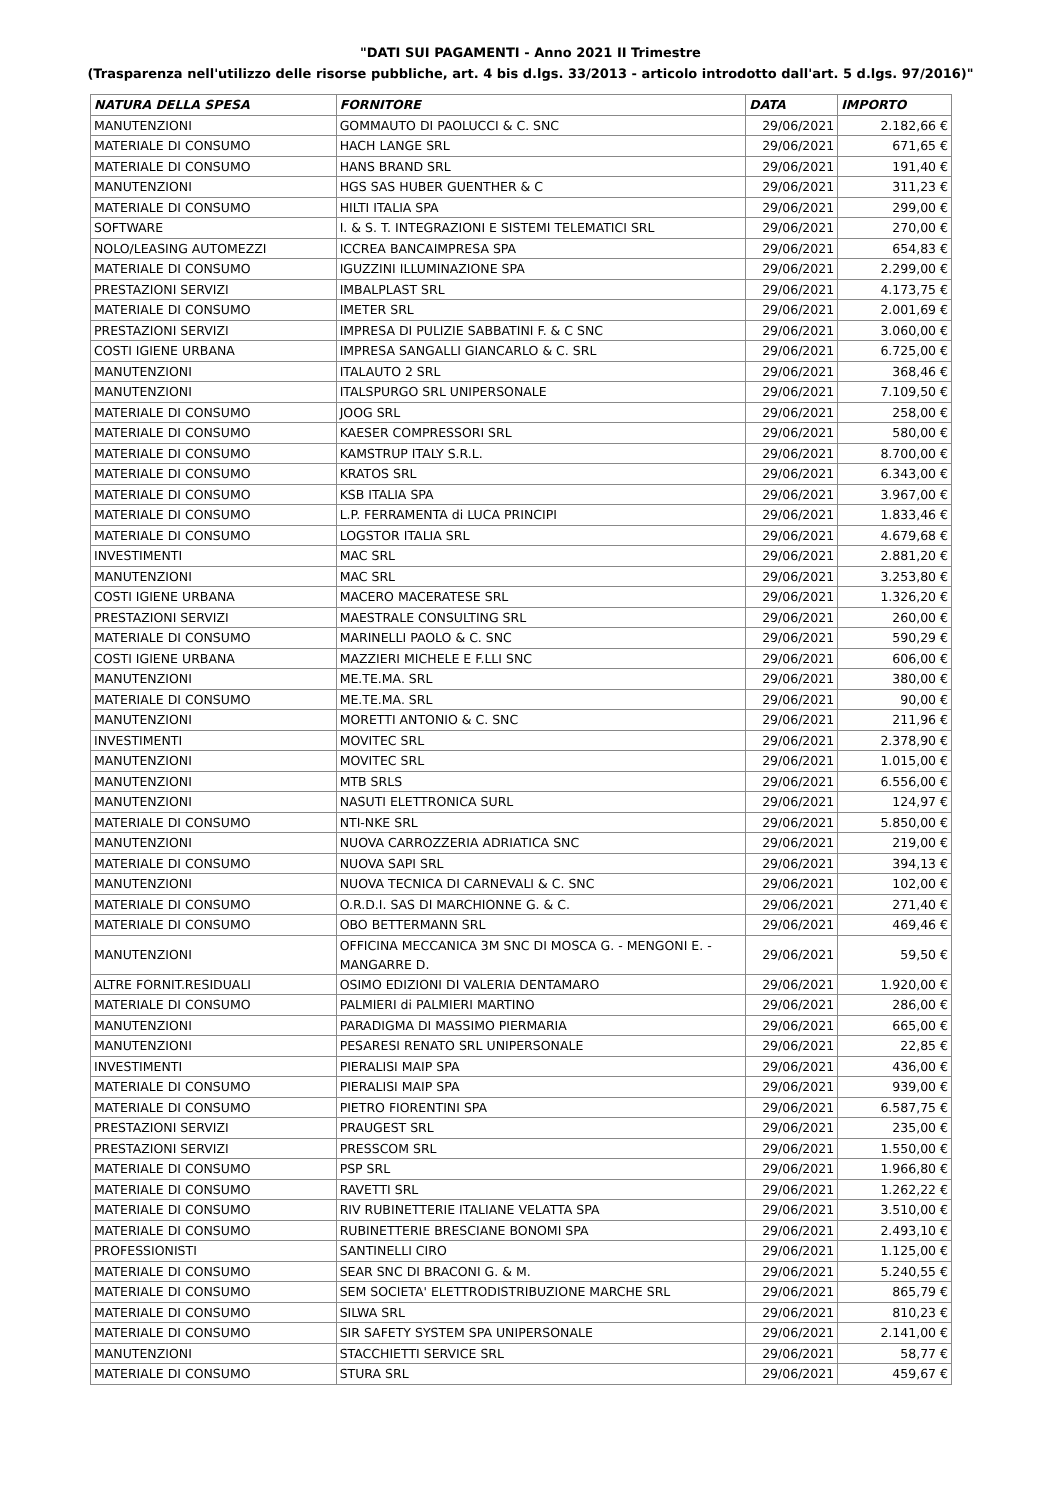"DATI SUI PAGAMENTI - Anno 2021 II Trimestre
(Trasparenza nell'utilizzo delle risorse pubbliche, art. 4 bis d.lgs. 33/2013 - articolo introdotto dall'art. 5 d.lgs. 97/2016)"
| NATURA DELLA SPESA | FORNITORE | DATA | IMPORTO |
| --- | --- | --- | --- |
| MANUTENZIONI | GOMMAUTO DI PAOLUCCI & C. SNC | 29/06/2021 | 2.182,66 € |
| MATERIALE DI CONSUMO | HACH LANGE SRL | 29/06/2021 | 671,65 € |
| MATERIALE DI CONSUMO | HANS BRAND SRL | 29/06/2021 | 191,40 € |
| MANUTENZIONI | HGS SAS HUBER GUENTHER & C | 29/06/2021 | 311,23 € |
| MATERIALE DI CONSUMO | HILTI ITALIA SPA | 29/06/2021 | 299,00 € |
| SOFTWARE | I. & S. T. INTEGRAZIONI E SISTEMI TELEMATICI SRL | 29/06/2021 | 270,00 € |
| NOLO/LEASING AUTOMEZZI | ICCREA BANCAIMPRESA SPA | 29/06/2021 | 654,83 € |
| MATERIALE DI CONSUMO | IGUZZINI ILLUMINAZIONE SPA | 29/06/2021 | 2.299,00 € |
| PRESTAZIONI SERVIZI | IMBALPLAST SRL | 29/06/2021 | 4.173,75 € |
| MATERIALE DI CONSUMO | IMETER SRL | 29/06/2021 | 2.001,69 € |
| PRESTAZIONI SERVIZI | IMPRESA DI PULIZIE SABBATINI F. & C SNC | 29/06/2021 | 3.060,00 € |
| COSTI IGIENE URBANA | IMPRESA SANGALLI GIANCARLO & C. SRL | 29/06/2021 | 6.725,00 € |
| MANUTENZIONI | ITALAUTO 2 SRL | 29/06/2021 | 368,46 € |
| MANUTENZIONI | ITALSPURGO SRL UNIPERSONALE | 29/06/2021 | 7.109,50 € |
| MATERIALE DI CONSUMO | JOOG SRL | 29/06/2021 | 258,00 € |
| MATERIALE DI CONSUMO | KAESER COMPRESSORI SRL | 29/06/2021 | 580,00 € |
| MATERIALE DI CONSUMO | KAMSTRUP ITALY S.R.L. | 29/06/2021 | 8.700,00 € |
| MATERIALE DI CONSUMO | KRATOS SRL | 29/06/2021 | 6.343,00 € |
| MATERIALE DI CONSUMO | KSB ITALIA SPA | 29/06/2021 | 3.967,00 € |
| MATERIALE DI CONSUMO | L.P. FERRAMENTA di LUCA PRINCIPI | 29/06/2021 | 1.833,46 € |
| MATERIALE DI CONSUMO | LOGSTOR ITALIA SRL | 29/06/2021 | 4.679,68 € |
| INVESTIMENTI | MAC SRL | 29/06/2021 | 2.881,20 € |
| MANUTENZIONI | MAC SRL | 29/06/2021 | 3.253,80 € |
| COSTI IGIENE URBANA | MACERO MACERATESE SRL | 29/06/2021 | 1.326,20 € |
| PRESTAZIONI SERVIZI | MAESTRALE CONSULTING SRL | 29/06/2021 | 260,00 € |
| MATERIALE DI CONSUMO | MARINELLI PAOLO & C. SNC | 29/06/2021 | 590,29 € |
| COSTI IGIENE URBANA | MAZZIERI MICHELE E F.LLI SNC | 29/06/2021 | 606,00 € |
| MANUTENZIONI | ME.TE.MA. SRL | 29/06/2021 | 380,00 € |
| MATERIALE DI CONSUMO | ME.TE.MA. SRL | 29/06/2021 | 90,00 € |
| MANUTENZIONI | MORETTI ANTONIO & C. SNC | 29/06/2021 | 211,96 € |
| INVESTIMENTI | MOVITEC SRL | 29/06/2021 | 2.378,90 € |
| MANUTENZIONI | MOVITEC SRL | 29/06/2021 | 1.015,00 € |
| MANUTENZIONI | MTB SRLS | 29/06/2021 | 6.556,00 € |
| MANUTENZIONI | NASUTI ELETTRONICA SURL | 29/06/2021 | 124,97 € |
| MATERIALE DI CONSUMO | NTI-NKE SRL | 29/06/2021 | 5.850,00 € |
| MANUTENZIONI | NUOVA CARROZZERIA ADRIATICA SNC | 29/06/2021 | 219,00 € |
| MATERIALE DI CONSUMO | NUOVA SAPI SRL | 29/06/2021 | 394,13 € |
| MANUTENZIONI | NUOVA TECNICA DI CARNEVALI & C. SNC | 29/06/2021 | 102,00 € |
| MATERIALE DI CONSUMO | O.R.D.I. SAS DI MARCHIONNE G. & C. | 29/06/2021 | 271,40 € |
| MATERIALE DI CONSUMO | OBO BETTERMANN SRL | 29/06/2021 | 469,46 € |
| MANUTENZIONI | OFFICINA MECCANICA 3M SNC DI MOSCA G. - MENGONI E. - MANGARRE D. | 29/06/2021 | 59,50 € |
| ALTRE FORNIT.RESIDUALI | OSIMO EDIZIONI DI VALERIA DENTAMARO | 29/06/2021 | 1.920,00 € |
| MATERIALE DI CONSUMO | PALMIERI di PALMIERI MARTINO | 29/06/2021 | 286,00 € |
| MANUTENZIONI | PARADIGMA DI MASSIMO PIERMARIA | 29/06/2021 | 665,00 € |
| MANUTENZIONI | PESARESI RENATO SRL UNIPERSONALE | 29/06/2021 | 22,85 € |
| INVESTIMENTI | PIERALISI MAIP SPA | 29/06/2021 | 436,00 € |
| MATERIALE DI CONSUMO | PIERALISI MAIP SPA | 29/06/2021 | 939,00 € |
| MATERIALE DI CONSUMO | PIETRO FIORENTINI SPA | 29/06/2021 | 6.587,75 € |
| PRESTAZIONI SERVIZI | PRAUGEST SRL | 29/06/2021 | 235,00 € |
| PRESTAZIONI SERVIZI | PRESSCOM SRL | 29/06/2021 | 1.550,00 € |
| MATERIALE DI CONSUMO | PSP SRL | 29/06/2021 | 1.966,80 € |
| MATERIALE DI CONSUMO | RAVETTI SRL | 29/06/2021 | 1.262,22 € |
| MATERIALE DI CONSUMO | RIV RUBINETTERIE ITALIANE VELATTA SPA | 29/06/2021 | 3.510,00 € |
| MATERIALE DI CONSUMO | RUBINETTERIE BRESCIANE BONOMI SPA | 29/06/2021 | 2.493,10 € |
| PROFESSIONISTI | SANTINELLI CIRO | 29/06/2021 | 1.125,00 € |
| MATERIALE DI CONSUMO | SEAR SNC DI BRACONI G. & M. | 29/06/2021 | 5.240,55 € |
| MATERIALE DI CONSUMO | SEM SOCIETA' ELETTRODISTRIBUZIONE MARCHE SRL | 29/06/2021 | 865,79 € |
| MATERIALE DI CONSUMO | SILWA SRL | 29/06/2021 | 810,23 € |
| MATERIALE DI CONSUMO | SIR SAFETY SYSTEM SPA UNIPERSONALE | 29/06/2021 | 2.141,00 € |
| MANUTENZIONI | STACCHIETTI SERVICE SRL | 29/06/2021 | 58,77 € |
| MATERIALE DI CONSUMO | STURA SRL | 29/06/2021 | 459,67 € |